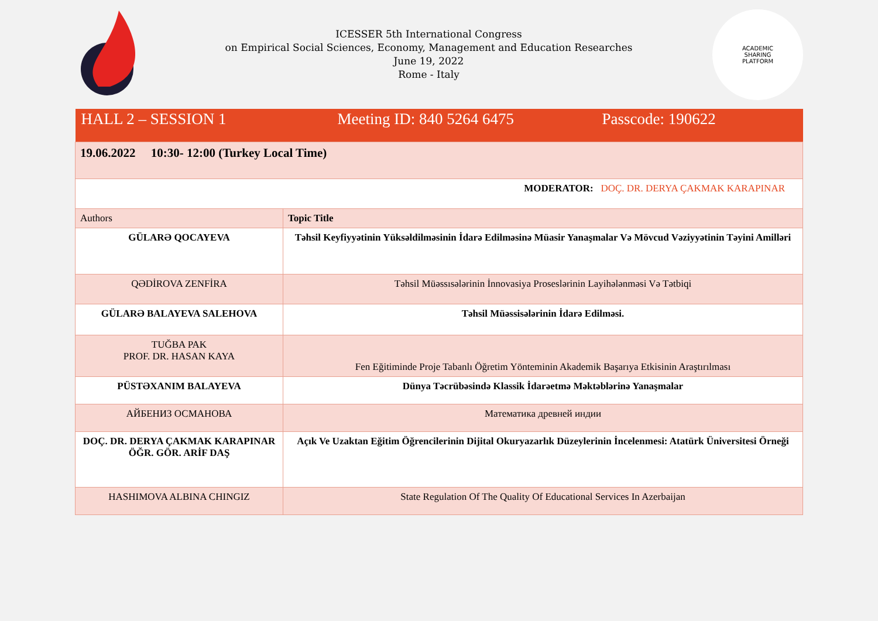ICESSER 5th International Congress
on Empirical Social Sciences, Economy, Management and Education Researches
June 19, 2022
Rome - Italy
ACADEMIC
SHARING
PLATFORM
| HALL 2 – SESSION 1 Meeting ID: 840 5264 6475 Passcode: 190622 | |
| 19.06.2022 10:30- 12:00 (Turkey Local Time) | |
| MODERATOR: DOÇ. DR. DERYA ÇAKMAK KARAPINAR | |
| Authors | Topic Title |
| GÜLARƏ QOCAYEVA | Təhsil Keyfiyyətinin Yüksəldilməsinin İdarə Edilməsinə Müasir Yanaşmalar Və Mövcud Vəziyyətinin Təyini Amilləri |
| QƏDİROVA ZENFİRA | Təhsil Müəssısələrinin İnnovasiya Proseslərinin Layihələnməsi Və Tətbiqi |
| GÜLARƏ BALAYEVA SALEHOVA | Təhsil Müəssisələrinin İdarə Edilməsi. |
| TUĞBA PAK PROF. DR. HASAN KAYA | Fen Eğitiminde Proje Tabanlı Öğretim Yönteminin Akademik Başarıya Etkisinin Araştırılması |
| PÜSTƏXANIM BALAYEVA | Dünya Təcrübəsində Klassik İdarəetmə Məktəblərinə Yanaşmalar |
| АЙБЕНИЗ ОСМАНОВА | Математика древней индии |
| DOÇ. DR. DERYA ÇAKMAK KARAPINAR ÖĞR. GÖR. ARİF DAŞ | Açık Ve Uzaktan Eğitim Öğrencilerinin Dijital Okuryazarlık Düzeylerinin İncelenmesi: Atatürk Üniversitesi Örneği |
| HASHIMOVA ALBINA CHINGIZ | State Regulation Of The Quality Of Educational Services In Azerbaijan |